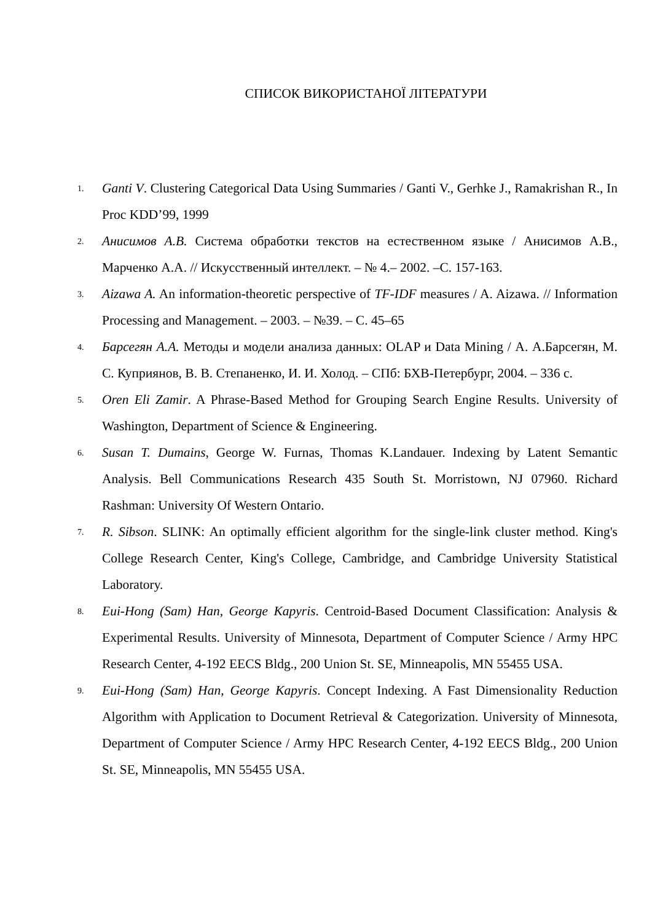СПИСОК ВИКОРИСТАНОЇ ЛІТЕРАТУРИ
1.
Ganti V. Clustering Categorical Data Using Summaries / Ganti V., Gerhke J., Ramakrishan R., In Proc KDD’99, 1999
2.
Анисимов А.В. Система обработки текстов на естественном языке / Анисимов А.В., Марченко А.А. // Искусственный интеллект. – № 4.– 2002. –С. 157-163.
3.
Aizawa A. An information-theoretic perspective of TF-IDF measures / A. Aizawa. // Information Processing and Management. – 2003. – №39. – C. 45–65
4.
Барсегян А.А. Методы и модели анализа данных: OLAP и Data Mining / А. А.Барсегян, М. С. Куприянов, В. В. Степаненко, И. И. Холод. – СПб: БХВ-Петербург, 2004. – 336 с.
5.
Oren Eli Zamir. A Phrase-Based Method for Grouping Search Engine Results. University of Washington, Department of Science & Engineering.
6.
Susan T. Dumains, George W. Furnas, Thomas K.Landauer. Indexing by Latent Semantic Analysis. Bell Communications Research 435 South St. Morristown, NJ 07960. Richard Rashman: University Of Western Ontario.
7.
R. Sibson. SLINK: An optimally efficient algorithm for the single-link cluster method. King's College Research Center, King's College, Cambridge, and Cambridge University Statistical Laboratory.
8.
Eui-Hong (Sam) Han, George Kapyris. Centroid-Based Document Classification: Analysis & Experimental Results. University of Minnesota, Department of Computer Science / Army HPC Research Center, 4-192 EECS Bldg., 200 Union St. SE, Minneapolis, MN 55455 USA.
9.
Eui-Hong (Sam) Han, George Kapyris. Concept Indexing. A Fast Dimensionality Reduction Algorithm with Application to Document Retrieval & Categorization. University of Minnesota, Department of Computer Science / Army HPC Research Center, 4-192 EECS Bldg., 200 Union St. SE, Minneapolis, MN 55455 USA.